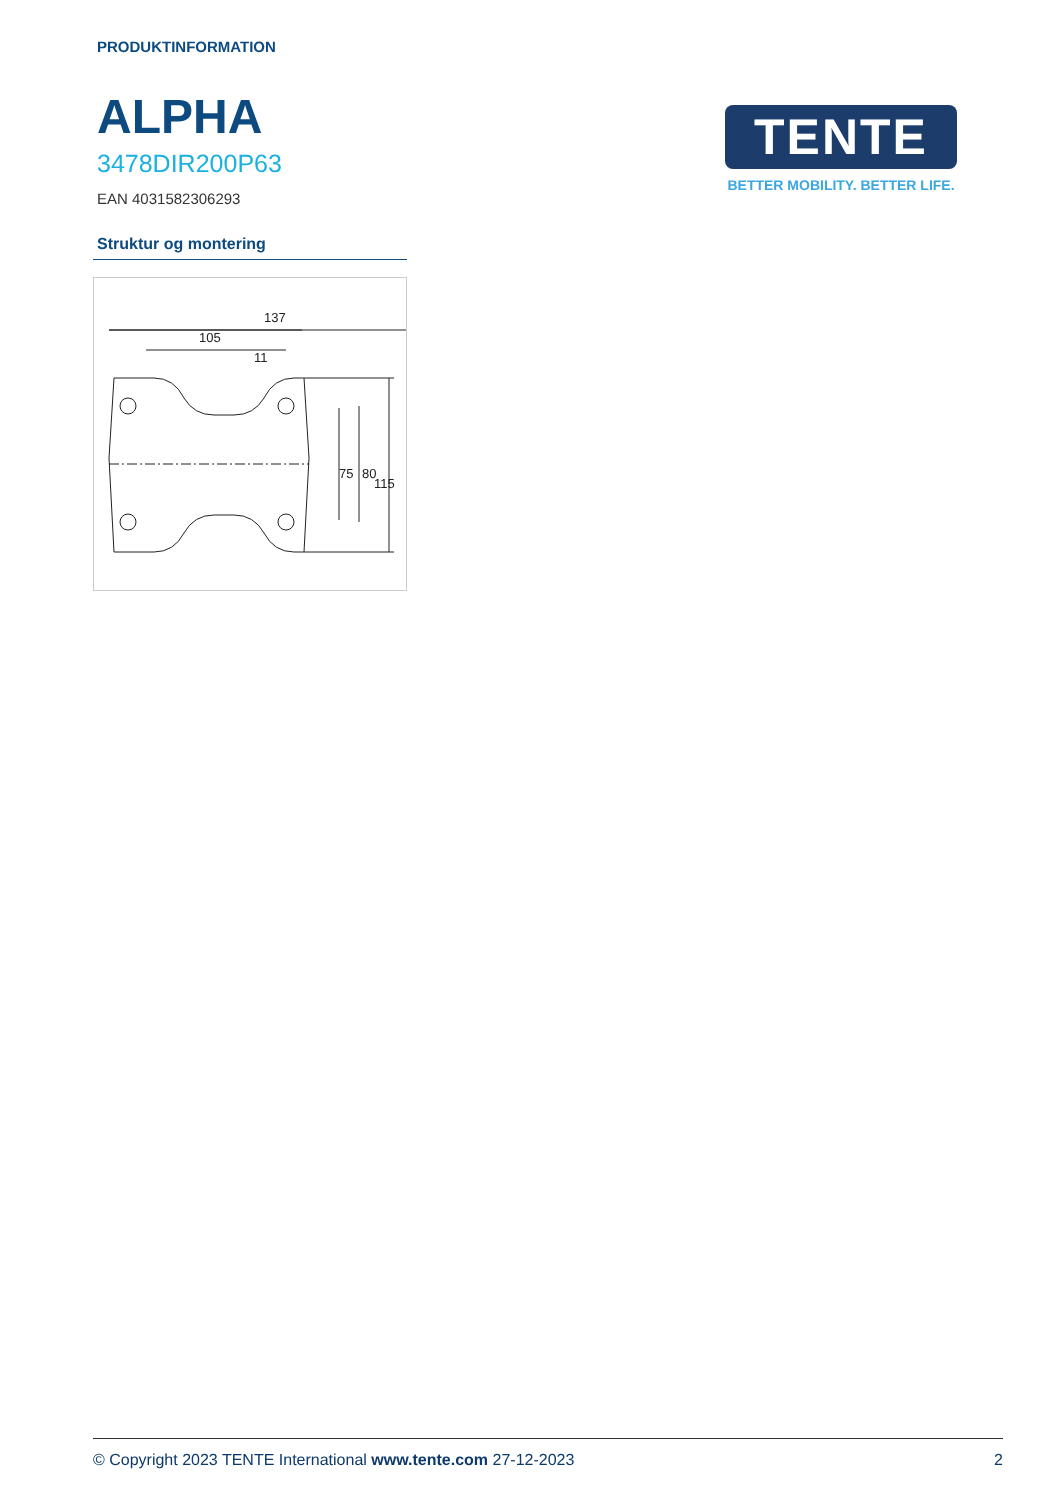PRODUKTINFORMATION
ALPHA
3478DIR200P63
EAN 4031582306293
TENTE
BETTER MOBILITY. BETTER LIFE.
Struktur og montering
137
105
11
75
80
115
© Copyright 2023 TENTE International www.tente.com 27-12-2023 2